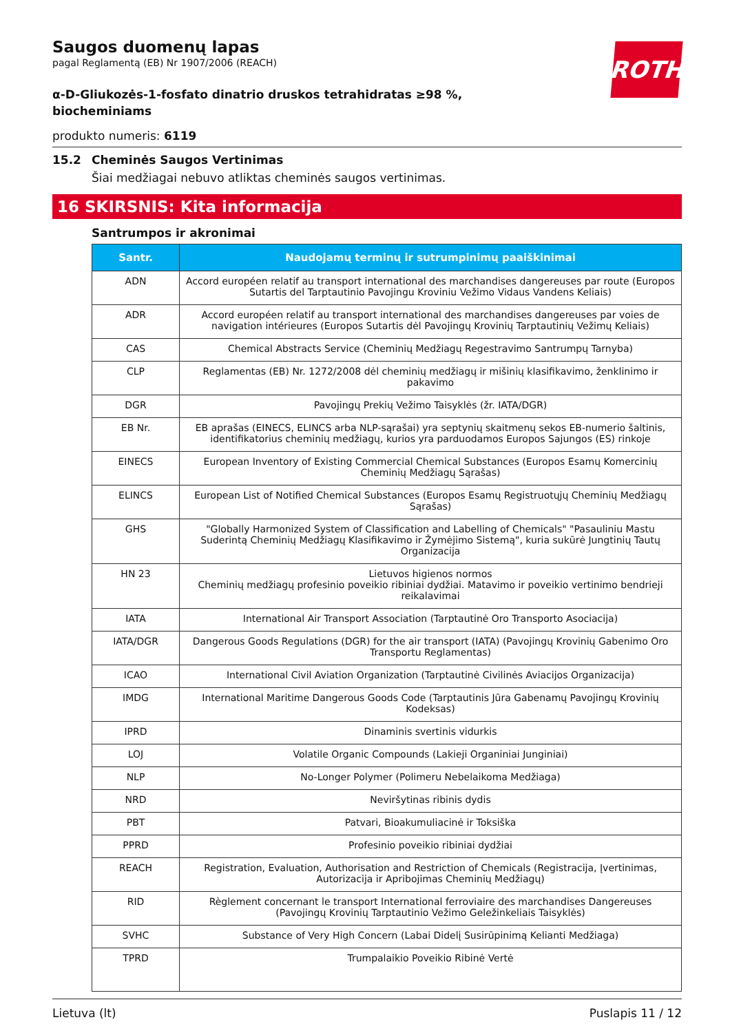ROTH
Saugos duomenų lapas
pagal Reglamentą (EB) Nr 1907/2006 (REACH)
α-D-Gliukozės-1-fosfato dinatrio druskos tetrahidratas ≥98 %, biocheminiams
produkto numeris: 6119
15.2 Cheminės Saugos Vertinimas
Šiai medžiagai nebuvo atliktas cheminės saugos vertinimas.
16 SKIRSNIS: Kita informacija
Santrumpos ir akronimai
| Santr. | Naudojamų terminų ir sutrumpinimų paaiškinimai |
| --- | --- |
| ADN | Accord européen relatif au transport international des marchandises dangereuses par route (Europos Sutartis del Tarptautinio Pavojingu Kroviniu Vežimo Vidaus Vandens Keliais) |
| ADR | Accord européen relatif au transport international des marchandises dangereuses par voies de navigation intérieures (Europos Sutartis dėl Pavojingų Krovinių Tarptautinių Vežimų Keliais) |
| CAS | Chemical Abstracts Service (Cheminių Medžiagų Regestravimo Santrumpų Tarnyba) |
| CLP | Reglamentas (EB) Nr. 1272/2008 dėl cheminių medžiagų ir mišinių klasifikavimo, ženklinimo ir pakavimo |
| DGR | Pavojingų Prekių Vežimo Taisyklės (žr. IATA/DGR) |
| EB Nr. | EB aprašas (EINECS, ELINCS arba NLP-sąrašai) yra septynių skaitmenų sekos EB-numerio šaltinis, identifikatorius cheminių medžiagų, kurios yra parduodamos Europos Sajungos (ES) rinkoje |
| EINECS | European Inventory of Existing Commercial Chemical Substances (Europos Esamų Komercinių Cheminių Medžiagų Sąrašas) |
| ELINCS | European List of Notified Chemical Substances (Europos Esamų Registruotųjų Cheminių Medžiagų Sąrašas) |
| GHS | "Globally Harmonized System of Classification and Labelling of Chemicals" "Pasauliniu Mastu Suderintą Cheminių Medžiagų Klasifikavimo ir Žymėjimo Sistemą", kuria sukūrė Jungtinių Tautų Organizacija |
| HN 23 | Lietuvos higienos normos Cheminių medžiagų profesinio poveikio ribiniai dydžiai. Matavimo ir poveikio vertinimo bendrieji reikalavimai |
| IATA | International Air Transport Association (Tarptautinė Oro Transporto Asociacija) |
| IATA/DGR | Dangerous Goods Regulations (DGR) for the air transport (IATA) (Pavojingų Krovinių Gabenimo Oro Transportu Reglamentas) |
| ICAO | International Civil Aviation Organization (Tarptautinė Civilinės Aviacijos Organizacija) |
| IMDG | International Maritime Dangerous Goods Code (Tarptautinis Jūra Gabenamų Pavojingų Krovinių Kodeksas) |
| IPRD | Dinaminis svertinis vidurkis |
| LOJ | Volatile Organic Compounds (Lakieji Organiniai Junginiai) |
| NLP | No-Longer Polymer (Polimeru Nebelaikoma Medžiaga) |
| NRD | Neviršytinas ribinis dydis |
| PBT | Patvari, Bioakumuliacinė ir Toksiška |
| PPRD | Profesinio poveikio ribiniai dydžiai |
| REACH | Registration, Evaluation, Authorisation and Restriction of Chemicals (Registracija, Įvertinimas, Autorizacija ir Apribojimas Cheminių Medžiagų) |
| RID | Règlement concernant le transport International ferroviaire des marchandises Dangereuses (Pavojingų Krovinių Tarptautinio Vežimo Geležinkeliais Taisyklės) |
| SVHC | Substance of Very High Concern (Labai Didelį Susirūpinimą Kelianti Medžiaga) |
| TPRD | Trumpalaikio Poveikio Ribinė Vertė |
Lietuva (lt) Puslapis 11 / 12